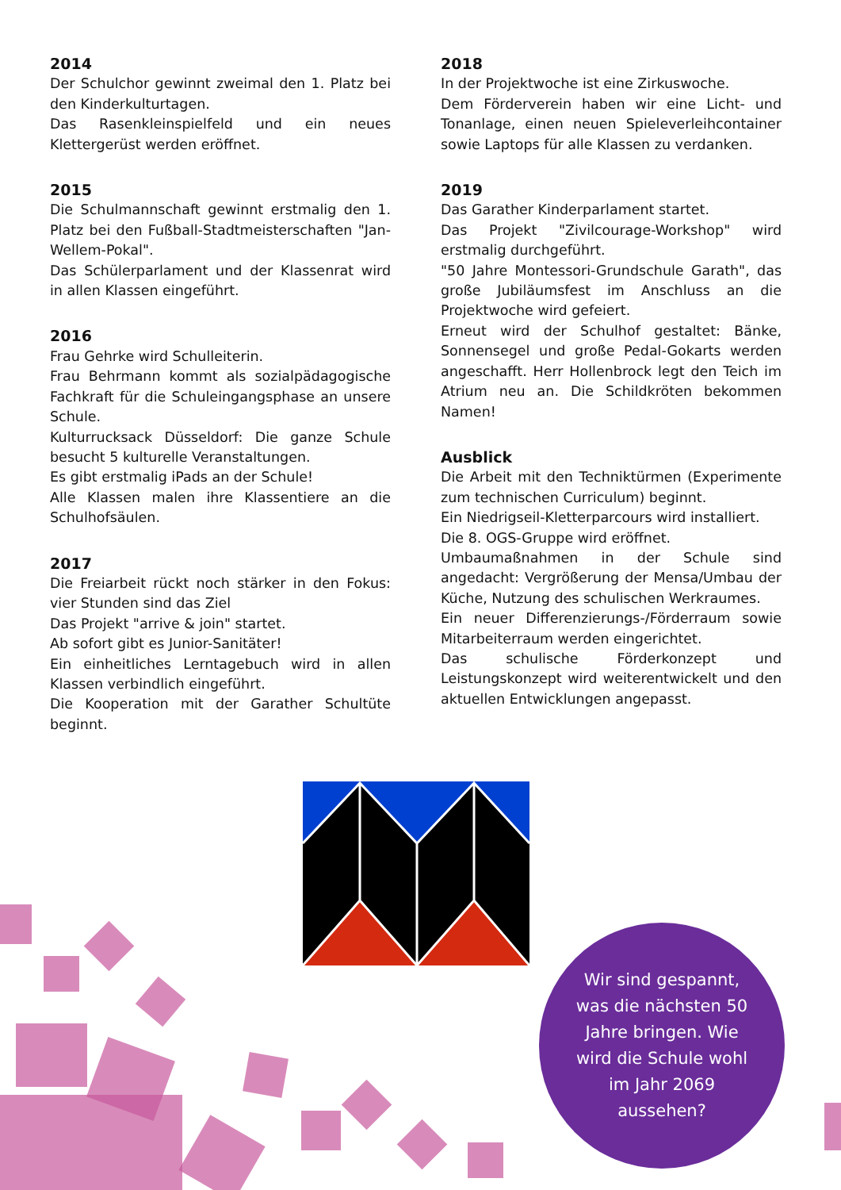2014
Der Schulchor gewinnt zweimal den 1. Platz bei den Kinderkulturtagen.
Das Rasenkleinspielfeld und ein neues Klettergerüst werden eröffnet.
2015
Die Schulmannschaft gewinnt erstmalig den 1. Platz bei den Fußball-Stadtmeisterschaften "Jan-Wellem-Pokal".
Das Schülerparlament und der Klassenrat wird in allen Klassen eingeführt.
2016
Frau Gehrke wird Schulleiterin.
Frau Behrmann kommt als sozialpädagogische Fachkraft für die Schuleingangsphase an unsere Schule.
Kulturrucksack Düsseldorf: Die ganze Schule besucht 5 kulturelle Veranstaltungen.
Es gibt erstmalig iPads an der Schule!
Alle Klassen malen ihre Klassentiere an die Schulhofsäulen.
2017
Die Freiarbeit rückt noch stärker in den Fokus: vier Stunden sind das Ziel
Das Projekt "arrive & join" startet.
Ab sofort gibt es Junior-Sanitäter!
Ein einheitliches Lerntagebuch wird in allen Klassen verbindlich eingeführt.
Die Kooperation mit der Garather Schultüte beginnt.
2018
In der Projektwoche ist eine Zirkuswoche.
Dem Förderverein haben wir eine Licht- und Tonanlage, einen neuen Spieleverleihcontainer sowie Laptops für alle Klassen zu verdanken.
2019
Das Garather Kinderparlament startet.
Das Projekt "Zivilcourage-Workshop" wird erstmalig durchgeführt.
"50 Jahre Montessori-Grundschule Garath", das große Jubiläumsfest im Anschluss an die Projektwoche wird gefeiert.
Erneut wird der Schulhof gestaltet: Bänke, Sonnensegel und große Pedal-Gokarts werden angeschafft. Herr Hollenbrock legt den Teich im Atrium neu an. Die Schildkröten bekommen Namen!
Ausblick
Die Arbeit mit den Techniktürmen (Experimente zum technischen Curriculum) beginnt.
Ein Niedrigseil-Kletterparcours wird installiert.
Die 8. OGS-Gruppe wird eröffnet.
Umbaumaßnahmen in der Schule sind angedacht: Vergrößerung der Mensa/Umbau der Küche, Nutzung des schulischen Werkraumes.
Ein neuer Differenzierungs-/Förderraum sowie Mitarbeiterraum werden eingerichtet.
Das schulische Förderkonzept und Leistungskonzept wird weiterentwickelt und den aktuellen Entwicklungen angepasst.
Wir sind gespannt, was die nächsten 50 Jahre bringen. Wie wird die Schule wohl im Jahr 2069 aussehen?